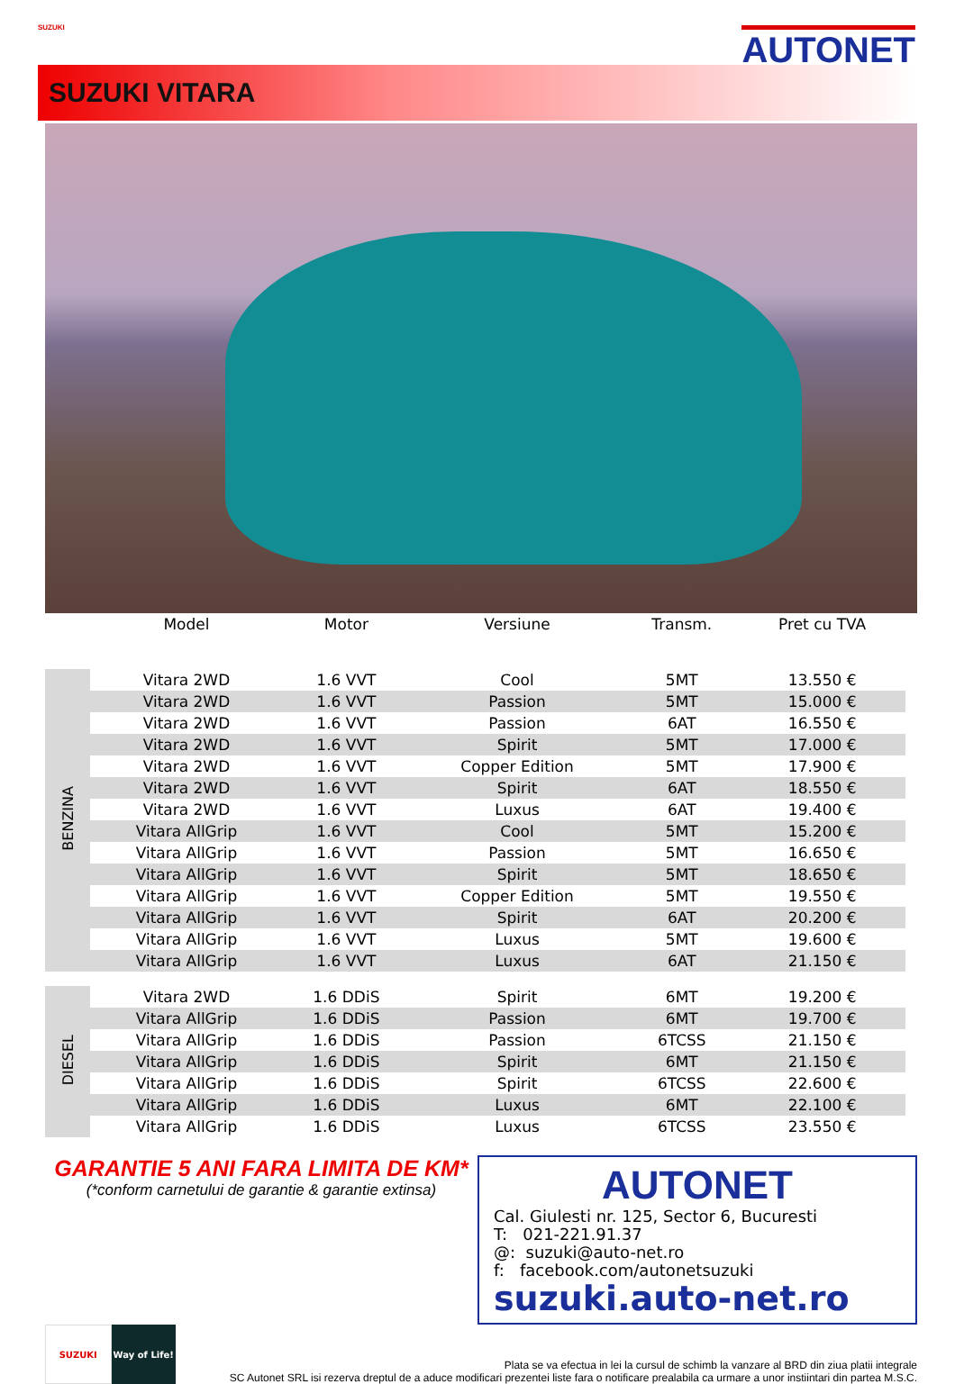SUZUKI AUTONET
SUZUKI VITARA
| | Model | Motor | Versiune | Transm. | Pret cu TVA |
| --- | --- | --- | --- | --- | --- |
| BENZINA | Vitara 2WD | 1.6 VVT | Cool | 5MT | 13.550 € |
| | Vitara 2WD | 1.6 VVT | Passion | 5MT | 15.000 € |
| | Vitara 2WD | 1.6 VVT | Passion | 6AT | 16.550 € |
| | Vitara 2WD | 1.6 VVT | Spirit | 5MT | 17.000 € |
| | Vitara 2WD | 1.6 VVT | Copper Edition | 5MT | 17.900 € |
| | Vitara 2WD | 1.6 VVT | Spirit | 6AT | 18.550 € |
| | Vitara 2WD | 1.6 VVT | Luxus | 6AT | 19.400 € |
| | Vitara AllGrip | 1.6 VVT | Cool | 5MT | 15.200 € |
| | Vitara AllGrip | 1.6 VVT | Passion | 5MT | 16.650 € |
| | Vitara AllGrip | 1.6 VVT | Spirit | 5MT | 18.650 € |
| | Vitara AllGrip | 1.6 VVT | Copper Edition | 5MT | 19.550 € |
| | Vitara AllGrip | 1.6 VVT | Spirit | 6AT | 20.200 € |
| | Vitara AllGrip | 1.6 VVT | Luxus | 5MT | 19.600 € |
| | Vitara AllGrip | 1.6 VVT | Luxus | 6AT | 21.150 € |
| DIESEL | Vitara 2WD | 1.6 DDiS | Spirit | 6MT | 19.200 € |
| | Vitara AllGrip | 1.6 DDiS | Passion | 6MT | 19.700 € |
| | Vitara AllGrip | 1.6 DDiS | Passion | 6TCSS | 21.150 € |
| | Vitara AllGrip | 1.6 DDiS | Spirit | 6MT | 21.150 € |
| | Vitara AllGrip | 1.6 DDiS | Spirit | 6TCSS | 22.600 € |
| | Vitara AllGrip | 1.6 DDiS | Luxus | 6MT | 22.100 € |
| | Vitara AllGrip | 1.6 DDiS | Luxus | 6TCSS | 23.550 € |
GARANTIE 5 ANI FARA LIMITA DE KM*
(*conform carnetului de garantie & garantie extinsa)
AUTONET
Cal. Giulesti nr. 125, Sector 6, Bucuresti
T: 021-221.91.37
@: suzuki@auto-net.ro
f: facebook.com/autonetsuzuki
suzuki.auto-net.ro
SUZUKI Way of Life!
Plata se va efectua in lei la cursul de schimb la vanzare al BRD din ziua platii integrale
SC Autonet SRL isi rezerva dreptul de a aduce modificari prezentei liste fara o notificare prealabila ca urmare a unor instiintari din partea M.S.C.